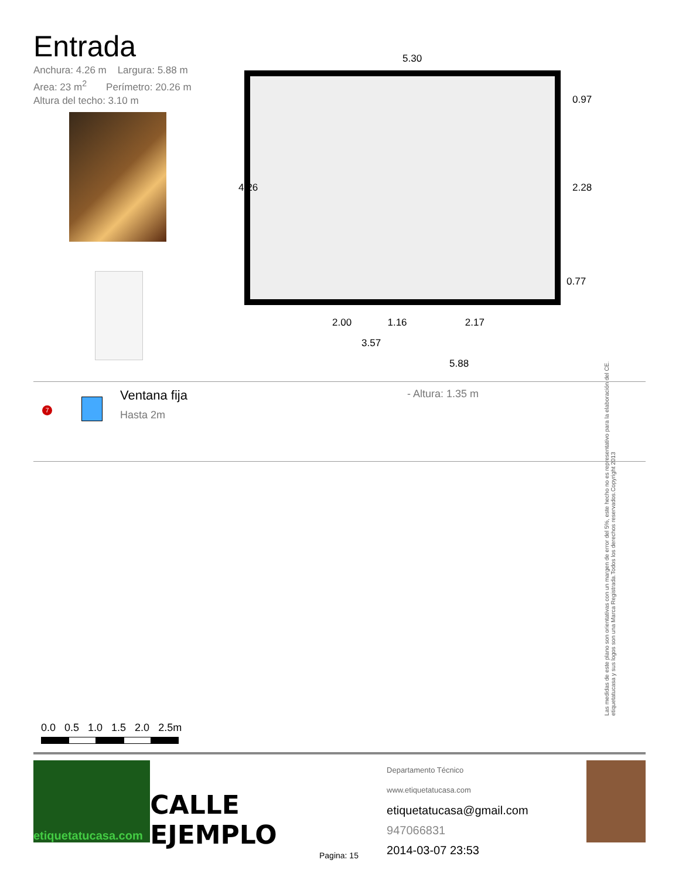Entrada
Anchura: 4.26 m Largura: 5.88 m
Area: 23 m<sup>2</sup> Perímetro: 20.26 m
Altura del techo: 3.10 m
5.30
4.26
0.97
2.28
0.77
2.00 1.16 2.17
3.57
5.88
7
Ventana fija
Hasta 2m
- Altura: 1.35 m
Las medidas de este plano son orientativas con un margen de error del 5%, este hecho no es representativo para la elaboración del CE. etiquetatucasa y sus logos son una Marca Registrada.Todos los derechos reservados.Copyright 2013
0.0 0.5 1.0 1.5 2.0 2.5m
etiquetatucasa.com
CALLE EJEMPLO
Departamento Técnico www.etiquetatucasa.com
etiquetatucasa@gmail.com
947066831
2014-03-07 23:53
Pagina: 15